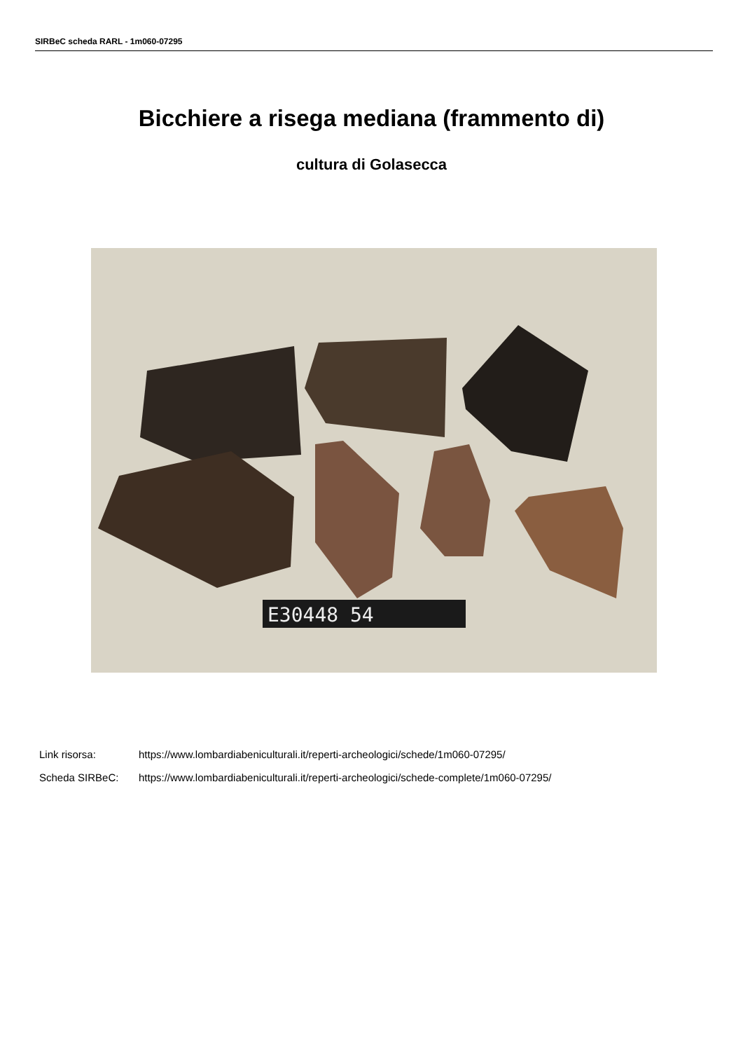SIRBeC scheda RARL - 1m060-07295
Bicchiere a risega mediana (frammento di)
cultura di Golasecca
E30448 54
Link risorsa: https://www.lombardiabeniculturali.it/reperti-archeologici/schede/1m060-07295/
Scheda SIRBeC: https://www.lombardiabeniculturali.it/reperti-archeologici/schede-complete/1m060-07295/